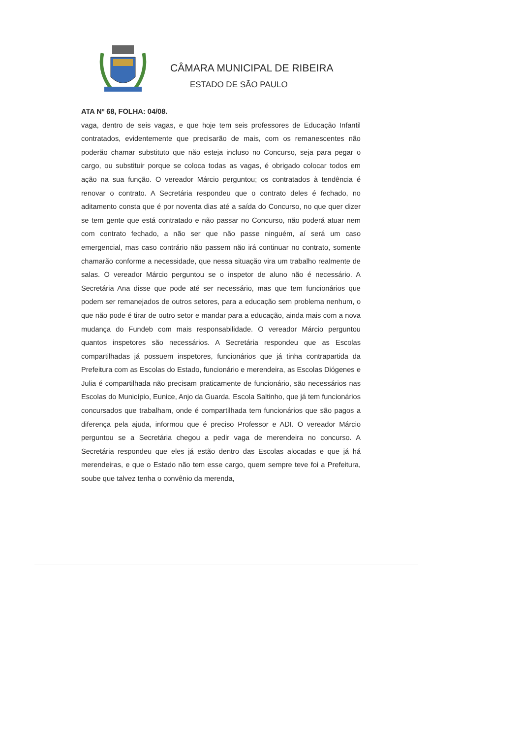CÂMARA MUNICIPAL DE RIBEIRA
ESTADO DE SÃO PAULO
ATA Nº 68, FOLHA: 04/08.
vaga, dentro de seis vagas, e que hoje tem seis professores de Educação Infantil contratados, evidentemente que precisarão de mais, com os remanescentes não poderão chamar substituto que não esteja incluso no Concurso, seja para pegar o cargo, ou substituir porque se coloca todas as vagas, é obrigado colocar todos em ação na sua função. O vereador Márcio perguntou; os contratados à tendência é renovar o contrato. A Secretária respondeu que o contrato deles é fechado, no aditamento consta que é por noventa dias até a saída do Concurso, no que quer dizer se tem gente que está contratado e não passar no Concurso, não poderá atuar nem com contrato fechado, a não ser que não passe ninguém, aí será um caso emergencial, mas caso contrário não passem não irá continuar no contrato, somente chamarão conforme a necessidade, que nessa situação vira um trabalho realmente de salas. O vereador Márcio perguntou se o inspetor de aluno não é necessário. A Secretária Ana disse que pode até ser necessário, mas que tem funcionários que podem ser remanejados de outros setores, para a educação sem problema nenhum, o que não pode é tirar de outro setor e mandar para a educação, ainda mais com a nova mudança do Fundeb com mais responsabilidade. O vereador Márcio perguntou quantos inspetores são necessários. A Secretária respondeu que as Escolas compartilhadas já possuem inspetores, funcionários que já tinha contrapartida da Prefeitura com as Escolas do Estado, funcionário e merendeira, as Escolas Diógenes e Julia é compartilhada não precisam praticamente de funcionário, são necessários nas Escolas do Município, Eunice, Anjo da Guarda, Escola Saltinho, que já tem funcionários concursados que trabalham, onde é compartilhada tem funcionários que são pagos a diferença pela ajuda, informou que é preciso Professor e ADI. O vereador Márcio perguntou se a Secretária chegou a pedir vaga de merendeira no concurso. A Secretária respondeu que eles já estão dentro das Escolas alocadas e que já há merendeiras, e que o Estado não tem esse cargo, quem sempre teve foi a Prefeitura, soube que talvez tenha o convênio da merenda,